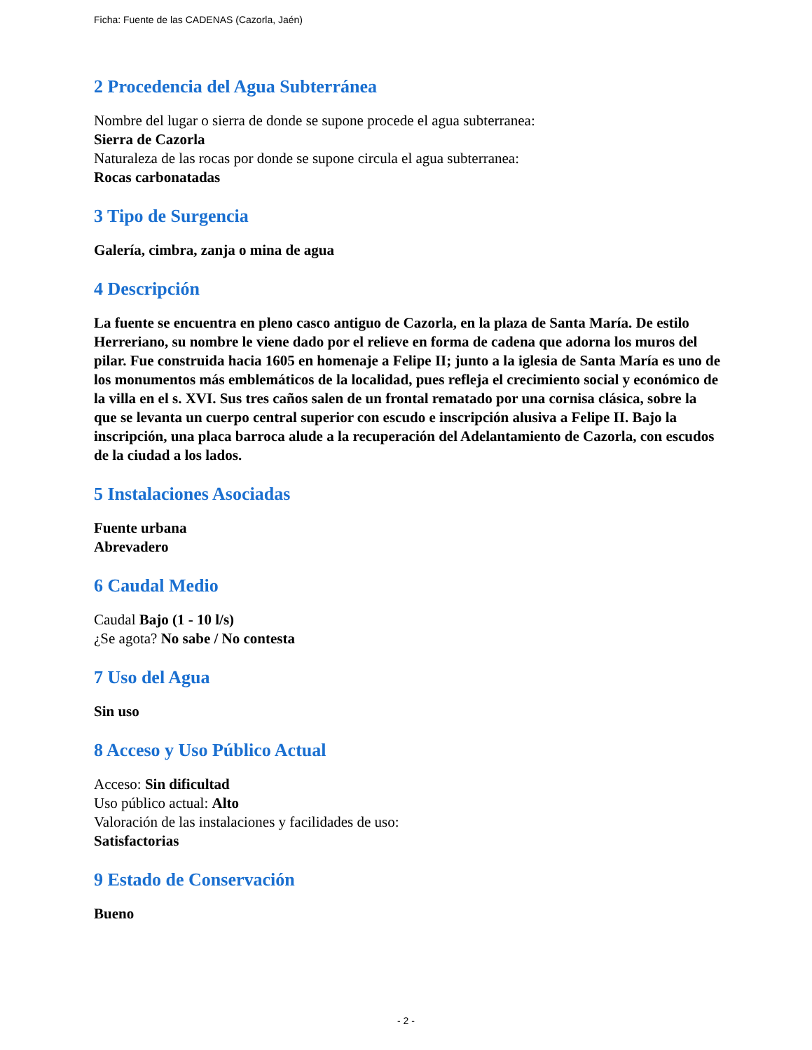Ficha: Fuente de las CADENAS (Cazorla, Jaén)
2 Procedencia del Agua Subterránea
Nombre del lugar o sierra de donde se supone procede el agua subterranea:
Sierra de Cazorla
Naturaleza de las rocas por donde se supone circula el agua subterranea:
Rocas carbonatadas
3 Tipo de Surgencia
Galería, cimbra, zanja o mina de agua
4 Descripción
La fuente se encuentra en pleno casco antiguo de Cazorla, en la plaza de Santa María. De estilo Herreriano, su nombre le viene dado por el relieve en forma de cadena que adorna los muros del pilar. Fue construida hacia 1605 en homenaje a Felipe II; junto a la iglesia de Santa María es uno de los monumentos más emblemáticos de la localidad, pues refleja el crecimiento social y económico de la villa en el s. XVI. Sus tres caños salen de un frontal rematado por una cornisa clásica, sobre la que se levanta un cuerpo central superior con escudo e inscripción alusiva a Felipe II. Bajo la inscripción, una placa barroca alude a la recuperación del Adelantamiento de Cazorla, con escudos de la ciudad a los lados.
5 Instalaciones Asociadas
Fuente urbana
Abrevadero
6 Caudal Medio
Caudal Bajo (1 - 10 l/s)
¿Se agota? No sabe / No contesta
7 Uso del Agua
Sin uso
8 Acceso y Uso Público Actual
Acceso: Sin dificultad
Uso público actual: Alto
Valoración de las instalaciones y facilidades de uso:
Satisfactorias
9 Estado de Conservación
Bueno
- 2 -